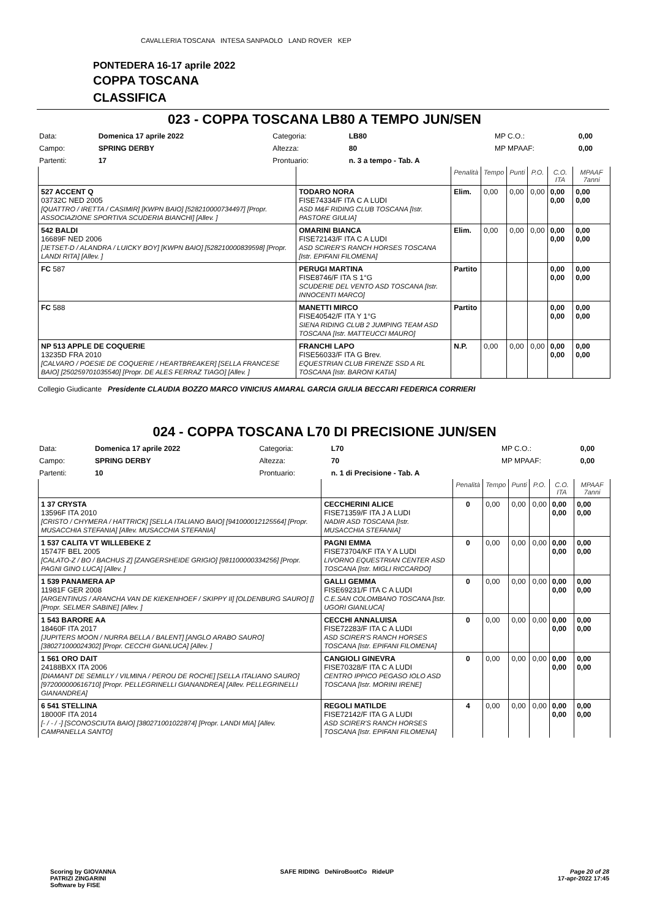CAVALLERIA TOSCANA INTESA SANPAOLO LAND ROVER KEP
PONTEDERA 16-17 aprile 2022
COPPA TOSCANA
CLASSIFICA
023 - COPPA TOSCANA LB80 A TEMPO JUN/SEN
| Data: | Domenica 17 aprile 2022 | Categoria: | LB80 | MP C.O.: | 0,00 |
| Campo: | SPRING DERBY | Altezza: | 80 | MP MPAAF: | 0,00 |
| Partenti: | 17 | Prontuario: | n. 3 a tempo - Tab. A | | |
| | | Penalità | Tempo | Punti | P.O. | C.O. ITA | MPAAF 7anni |
| 527 ACCENT Q 03732C NED 2005 [QUATTRO / IRETTA / CASIMIR] [KWPN BAIO] [528210000734497] [Propr. ASSOCIAZIONE SPORTIVA SCUDERIA BIANCHI] [Allev. ] | TODARO NORA FISE74334/F ITA C A LUDI ASD M&F RIDING CLUB TOSCANA [Istr. PASTORE GIULIA] | Elim. | 0,00 | 0,00 | 0,00 | 0,00 0,00 | 0,00 0,00 |
| 542 BALDI 16689F NED 2006 [JETSET-D / ALANDRA / LUICKY BOY] [KWPN BAIO] [528210000839598] [Propr. LANDI RITA] [Allev. ] | OMARINI BIANCA FISE72143/F ITA C A LUDI ASD SCIRER'S RANCH HORSES TOSCANA [Istr. EPIFANI FILOMENA] | Elim. | 0,00 | 0,00 | 0,00 | 0,00 0,00 | 0,00 0,00 |
| FC 587 | PERUGI MARTINA FISE8746/F ITA S 1°G SCUDERIE DEL VENTO ASD TOSCANA [Istr. INNOCENTI MARCO] | Partito | | | | 0,00 0,00 | 0,00 0,00 |
| FC 588 | MANETTI MIRCO FISE40542/F ITA Y 1°G SIENA RIDING CLUB 2 JUMPING TEAM ASD TOSCANA [Istr. MATTEUCCI MAURO] | Partito | | | | 0,00 0,00 | 0,00 0,00 |
| NP 513 APPLE DE COQUERIE 13235D FRA 2010 [CALVARO / POESIE DE COQUERIE / HEARTBREAKER] [SELLA FRANCESE BAIO] [250259701035540] [Propr. DE ALES FERRAZ TIAGO] [Allev. ] | FRANCHI LAPO FISE56033/F ITA G Brev. EQUESTRIAN CLUB FIRENZE SSD A RL TOSCANA [Istr. BARONI KATIA] | N.P. | 0,00 | 0,00 | 0,00 | 0,00 0,00 | 0,00 0,00 |
Collegio Giudicante Presidente CLAUDIA BOZZO MARCO VINICIUS AMARAL GARCIA GIULIA BECCARI FEDERICA CORRIERI
024 - COPPA TOSCANA L70 DI PRECISIONE JUN/SEN
| Data: | Domenica 17 aprile 2022 | Categoria: | L70 | MP C.O.: | 0,00 |
| Campo: | SPRING DERBY | Altezza: | 70 | MP MPAAF: | 0,00 |
| Partenti: | 10 | Prontuario: | n. 1 di Precisione - Tab. A | | |
| | | Penalità | Tempo | Punti | P.O. | C.O. ITA | MPAAF 7anni |
| 1 37 CRYSTA 13596F ITA 2010 [CRISTO / CHYMERA / HATTRICK] [SELLA ITALIANO BAIO] [941000012125564] [Propr. MUSACCHIA STEFANIA] [Allev. MUSACCHIA STEFANIA] | CECCHERINI ALICE FISE71359/F ITA J A LUDI NADIR ASD TOSCANA [Istr. MUSACCHIA STEFANIA] | 0 | 0,00 | 0,00 | 0,00 | 0,00 0,00 | 0,00 0,00 |
| 1 537 CALITA VT WILLEBEKE Z 15747F BEL 2005 [CALATO-Z / BO / BACHUS Z] [ZANGERSHEIDE GRIGIO] [981100000334256] [Propr. PAGNI GINO LUCA] [Allev. ] | PAGNI EMMA FISE73704/KF ITA Y A LUDI LIVORNO EQUESTRIAN CENTER ASD TOSCANA [Istr. MIGLI RICCARDO] | 0 | 0,00 | 0,00 | 0,00 | 0,00 0,00 | 0,00 0,00 |
| 1 539 PANAMERA AP 11981F GER 2008 [ARGENTINUS / ARANCHA VAN DE KIEKENHOEF / SKIPPY II] [OLDENBURG SAURO] [] [Propr. SELMER SABINE] [Allev. ] | GALLI GEMMA FISE69231/F ITA C A LUDI C.E.SAN COLOMBANO TOSCANA [Istr. UGORI GIANLUCA] | 0 | 0,00 | 0,00 | 0,00 | 0,00 0,00 | 0,00 0,00 |
| 1 543 BARORE AA 18460F ITA 2017 [JUPITERS MOON / NURRA BELLA / BALENT] [ANGLO ARABO SAURO] [380271000024302] [Propr. CECCHI GIANLUCA] [Allev. ] | CECCHI ANNALUISA FISE72283/F ITA C A LUDI ASD SCIRER'S RANCH HORSES TOSCANA [Istr. EPIFANI FILOMENA] | 0 | 0,00 | 0,00 | 0,00 | 0,00 0,00 | 0,00 0,00 |
| 1 561 ORO DAIT 24188BXX ITA 2006 [DIAMANT DE SEMILLY / VILMINA / PEROU DE ROCHE] [SELLA ITALIANO SAURO] [972000000616710] [Propr. PELLEGRINELLI GIANANDREA] [Allev. PELLEGRINELLI GIANANDREA] | CANGIOLI GINEVRA FISE70328/F ITA C A LUDI CENTRO IPPICO PEGASO IOLO ASD TOSCANA [Istr. MORINI IRENE] | 0 | 0,00 | 0,00 | 0,00 | 0,00 0,00 | 0,00 0,00 |
| 6 541 STELLINA 18000F ITA 2014 [- / - / -] [SCONOSCIUTA BAIO] [380271001022874] [Propr. LANDI MIA] [Allev. CAMPANELLA SANTO] | REGOLI MATILDE FISE72142/F ITA G A LUDI ASD SCIRER'S RANCH HORSES TOSCANA [Istr. EPIFANI FILOMENA] | 4 | 0,00 | 0,00 | 0,00 | 0,00 0,00 | 0,00 0,00 |
Scoring by GIOVANNA
PATRIZI ZINGARINI
Software by FISE
SAFE RIDING DeNiroBootCo RideUP
Page 20 of 28
17-apr-2022 17:45